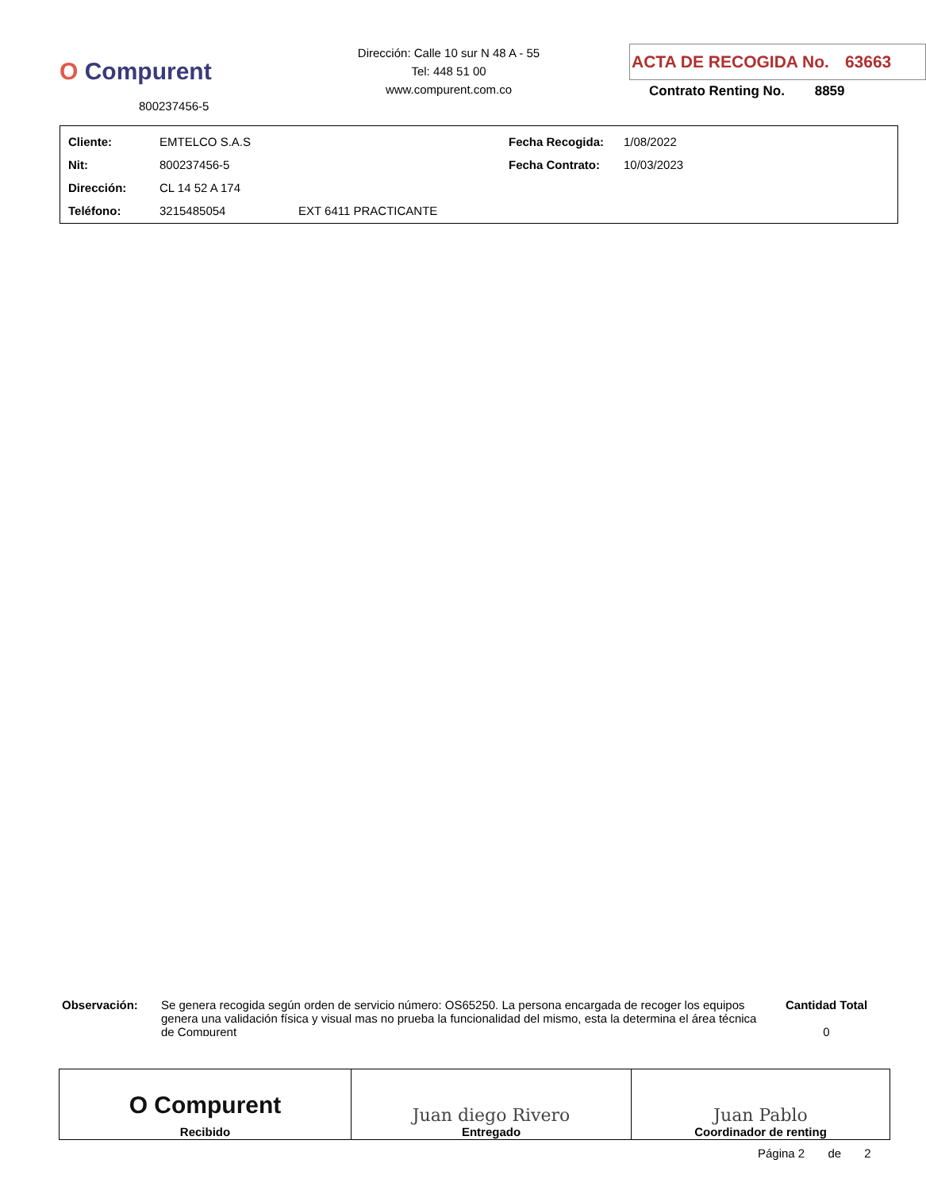O Compurent
800237456-5
Dirección: Calle 10 sur N 48 A - 55
Tel: 448 51 00
www.compurent.com.co
ACTA DE RECOGIDA No. 63663
Contrato Renting No. 8859
| Cliente: | EMTELCO S.A.S | | Fecha Recogida: | 1/08/2022 |
| Nit: | 800237456-5 | | Fecha Contrato: | 10/03/2023 |
| Dirección: | CL 14 52 A 174 | | | |
| Teléfono: | 3215485054 | EXT 6411 PRACTICANTE | | |
Observación:
Se genera recogida según orden de servicio número: OS65250. La persona encargada de recoger los equipos genera una validación física y visual mas no prueba la funcionalidad del mismo, esta la determina el área técnica de Compurent
Cantidad Total
0
| O Compurent Recibido | Juan diego Rivero Entregado | Juan Pablo Coordinador de renting |
Página 2 de 2